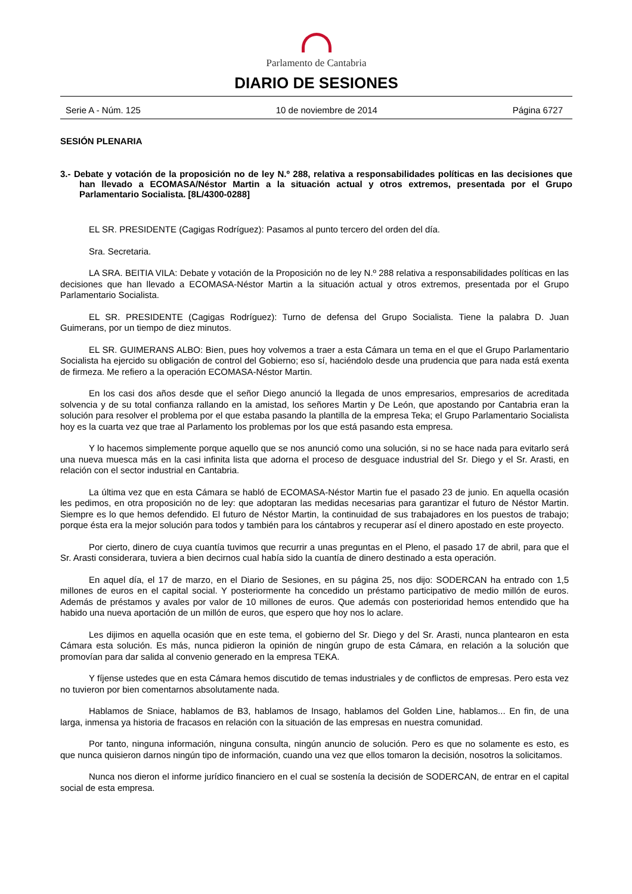Parlamento de Cantabria
DIARIO DE SESIONES
Serie A - Núm. 125 10 de noviembre de 2014 Página 6727
SESIÓN PLENARIA
3.- Debate y votación de la proposición no de ley N.º 288, relativa a responsabilidades políticas en las decisiones que han llevado a ECOMASA/Néstor Martin a la situación actual y otros extremos, presentada por el Grupo Parlamentario Socialista. [8L/4300-0288]
EL SR. PRESIDENTE (Cagigas Rodríguez): Pasamos al punto tercero del orden del día.
Sra. Secretaria.
LA SRA. BEITIA VILA: Debate y votación de la Proposición no de ley N.º 288 relativa a responsabilidades políticas en las decisiones que han llevado a ECOMASA-Néstor Martin a la situación actual y otros extremos, presentada por el Grupo Parlamentario Socialista.
EL SR. PRESIDENTE (Cagigas Rodríguez): Turno de defensa del Grupo Socialista. Tiene la palabra D. Juan Guimerans, por un tiempo de diez minutos.
EL SR. GUIMERANS ALBO: Bien, pues hoy volvemos a traer a esta Cámara un tema en el que el Grupo Parlamentario Socialista ha ejercido su obligación de control del Gobierno; eso sí, haciéndolo desde una prudencia que para nada está exenta de firmeza. Me refiero a la operación ECOMASA-Néstor Martin.
En los casi dos años desde que el señor Diego anunció la llegada de unos empresarios, empresarios de acreditada solvencia y de su total confianza rallando en la amistad, los señores Martin y De León, que apostando por Cantabria eran la solución para resolver el problema por el que estaba pasando la plantilla de la empresa Teka; el Grupo Parlamentario Socialista hoy es la cuarta vez que trae al Parlamento los problemas por los que está pasando esta empresa.
Y lo hacemos simplemente porque aquello que se nos anunció como una solución, si no se hace nada para evitarlo será una nueva muesca más en la casi infinita lista que adorna el proceso de desguace industrial del Sr. Diego y el Sr. Arasti, en relación con el sector industrial en Cantabria.
La última vez que en esta Cámara se habló de ECOMASA-Néstor Martin fue el pasado 23 de junio. En aquella ocasión les pedimos, en otra proposición no de ley: que adoptaran las medidas necesarias para garantizar el futuro de Néstor Martin. Siempre es lo que hemos defendido. El futuro de Néstor Martin, la continuidad de sus trabajadores en los puestos de trabajo; porque ésta era la mejor solución para todos y también para los cántabros y recuperar así el dinero apostado en este proyecto.
Por cierto, dinero de cuya cuantía tuvimos que recurrir a unas preguntas en el Pleno, el pasado 17 de abril, para que el Sr. Arasti considerara, tuviera a bien decirnos cual había sido la cuantía de dinero destinado a esta operación.
En aquel día, el 17 de marzo, en el Diario de Sesiones, en su página 25, nos dijo: SODERCAN ha entrado con 1,5 millones de euros en el capital social. Y posteriormente ha concedido un préstamo participativo de medio millón de euros. Además de préstamos y avales por valor de 10 millones de euros. Que además con posterioridad hemos entendido que ha habido una nueva aportación de un millón de euros, que espero que hoy nos lo aclare.
Les dijimos en aquella ocasión que en este tema, el gobierno del Sr. Diego y del Sr. Arasti, nunca plantearon en esta Cámara esta solución. Es más, nunca pidieron la opinión de ningún grupo de esta Cámara, en relación a la solución que promovían para dar salida al convenio generado en la empresa TEKA.
Y fíjense ustedes que en esta Cámara hemos discutido de temas industriales y de conflictos de empresas. Pero esta vez no tuvieron por bien comentarnos absolutamente nada.
Hablamos de Sniace, hablamos de B3, hablamos de Insago, hablamos del Golden Line, hablamos... En fin, de una larga, inmensa ya historia de fracasos en relación con la situación de las empresas en nuestra comunidad.
Por tanto, ninguna información, ninguna consulta, ningún anuncio de solución. Pero es que no solamente es esto, es que nunca quisieron darnos ningún tipo de información, cuando una vez que ellos tomaron la decisión, nosotros la solicitamos.
Nunca nos dieron el informe jurídico financiero en el cual se sostenía la decisión de SODERCAN, de entrar en el capital social de esta empresa.